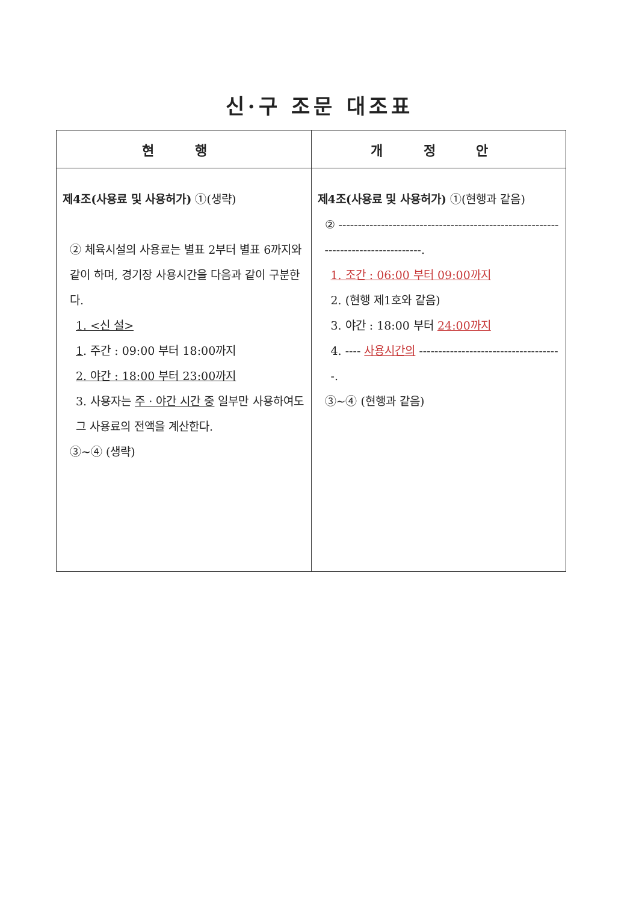신·구 조문 대조표
| 현 행 | 개 정 안 |
| --- | --- |
| 제4조(사용료 및 사용허가) ①(생략) ② 체육시설의 사용료는 별표 2부터 별표 6까지와 같이 하며, 경기장 사용시간을 다음과 같이 구분한다. 1. <신 설> 1 . 주간 : 09:00 부터 18:00까지 2. 야간 : 18:00 부터 23:00까지 3. 사용자는 주 · 야간 시간 중 일부만 사용하여도 그 사용료의 전액을 계산한다. ③~④ (생략) | 제4조(사용료 및 사용허가) ①(현행과 같음) ② ----------------------------------------------------------------------------------. 1. 조간 : 06:00 부터 09:00까지 2. (현행 제1호와 같음) 3. 야간 : 18:00 부터 24:00까지 4. ---- 사용시간의 -------------------------------------. ③~④ (현행과 같음) |